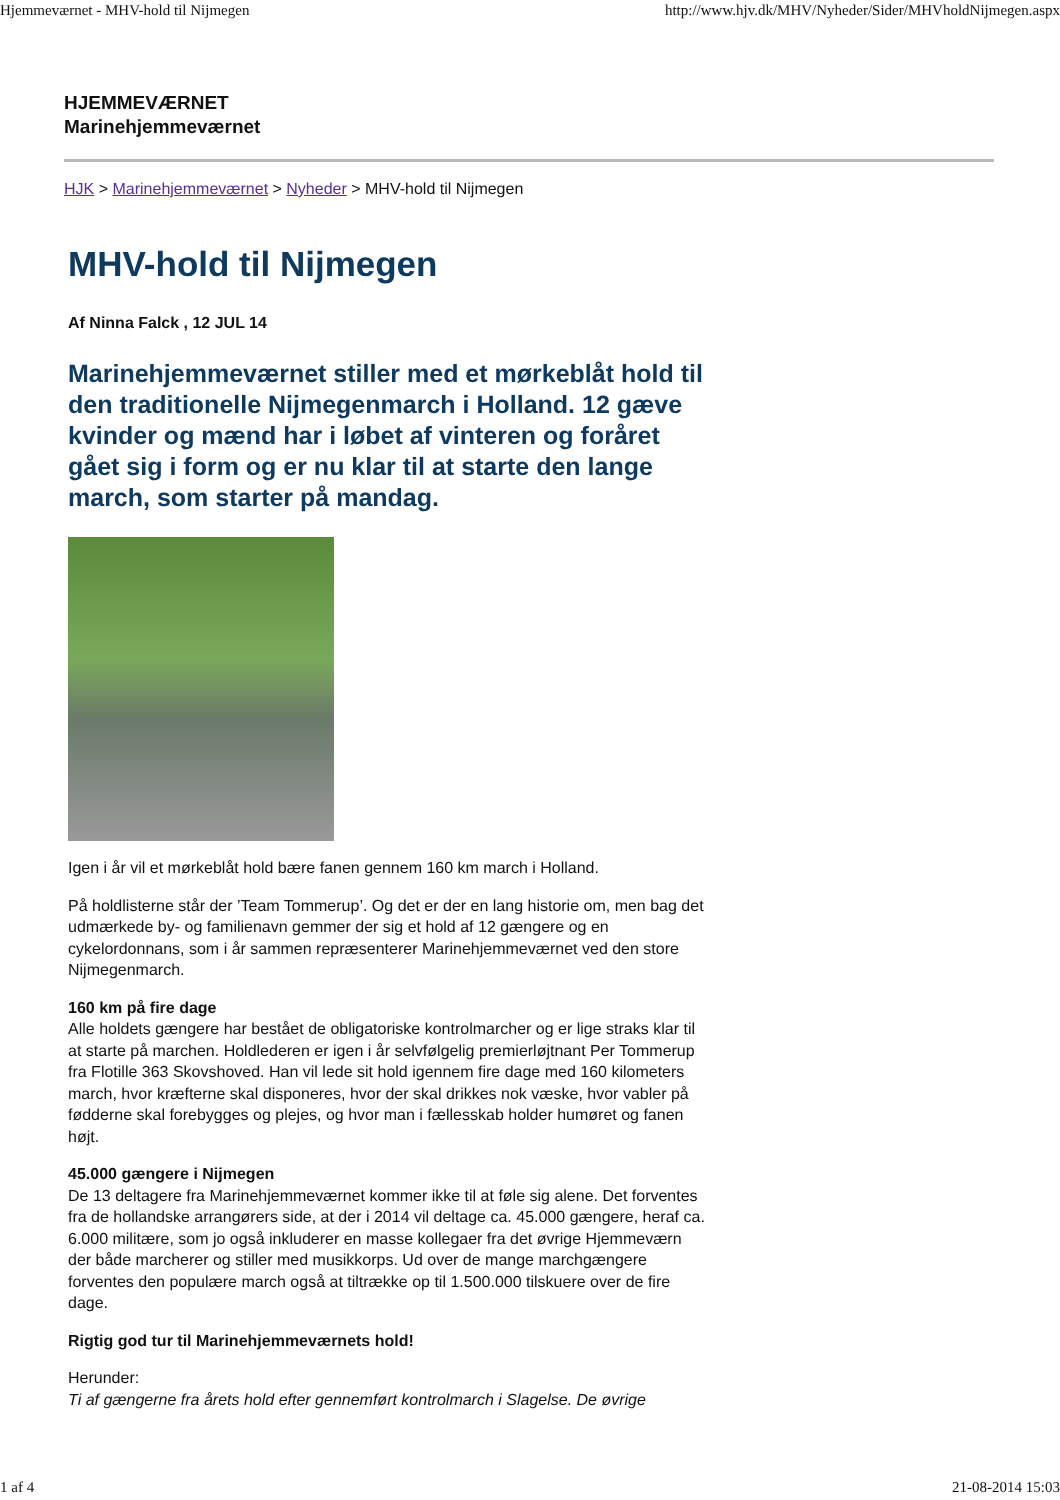Hjemmeværnet - MHV-hold til Nijmegen http://www.hjv.dk/MHV/Nyheder/Sider/MHVholdNijmegen.aspx
HJEMMEVÆRNET
Marinehjemmeværnet
HJK > Marinehjemmeværnet > Nyheder > MHV-hold til Nijmegen
MHV-hold til Nijmegen
Af Ninna Falck , 12 JUL 14
Marinehjemmeværnet stiller med et mørkeblåt hold til den traditionelle Nijmegenmarch i Holland. 12 gæve kvinder og mænd har i løbet af vinteren og foråret gået sig i form og er nu klar til at starte den lange march, som starter på mandag.
Igen i år vil et mørkeblåt hold bære fanen gennem 160 km march i Holland.
På holdlisterne står der ’Team Tommerup’. Og det er der en lang historie om, men bag det udmærkede by- og familienavn gemmer der sig et hold af 12 gængere og en cykelordonnans, som i år sammen repræsenterer Marinehjemmeværnet ved den store Nijmegenmarch.
160 km på fire dage
Alle holdets gængere har bestået de obligatoriske kontrolmarcher og er lige straks klar til at starte på marchen. Holdlederen er igen i år selvfølgelig premierløjtnant Per Tommerup fra Flotille 363 Skovshoved. Han vil lede sit hold igennem fire dage med 160 kilometers march, hvor kræfterne skal disponeres, hvor der skal drikkes nok væske, hvor vabler på fødderne skal forebygges og plejes, og hvor man i fællesskab holder humøret og fanen højt.
45.000 gængere i Nijmegen
De 13 deltagere fra Marinehjemmeværnet kommer ikke til at føle sig alene. Det forventes fra de hollandske arrangørers side, at der i 2014 vil deltage ca. 45.000 gængere, heraf ca. 6.000 militære, som jo også inkluderer en masse kollegaer fra det øvrige Hjemmeværn der både marcherer og stiller med musikkorps. Ud over de mange marchgængere forventes den populære march også at tiltrække op til 1.500.000 tilskuere over de fire dage.
Rigtig god tur til Marinehjemmeværnets hold!
Herunder:
Ti af gængerne fra årets hold efter gennemført kontrolmarch i Slagelse. De øvrige
1 af 4 21-08-2014 15:03